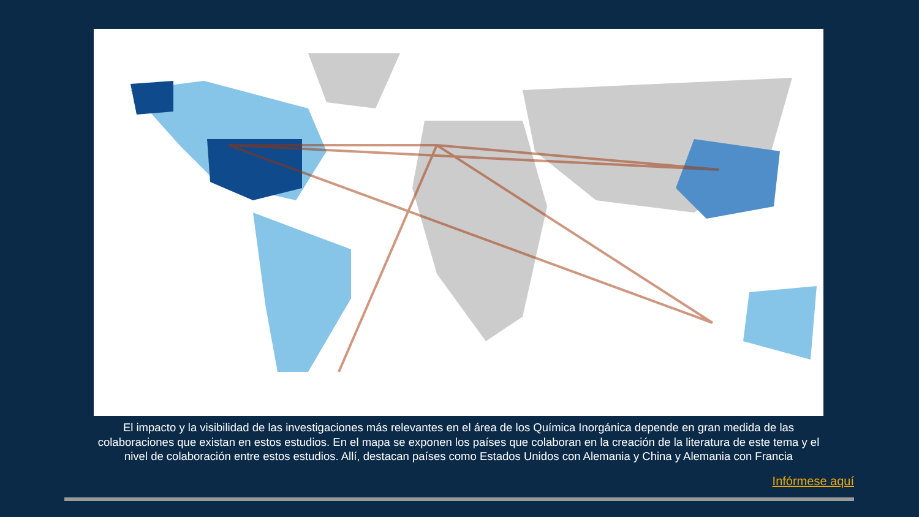El impacto y la visibilidad de las investigaciones más relevantes en el área de los Química Inorgánica depende en gran medida de las colaboraciones que existan en estos estudios. En el mapa se exponen los países que colaboran en la creación de la literatura de este tema y el nivel de colaboración entre estos estudios. Allí, destacan países como Estados Unidos con Alemania y China y Alemania con Francia
Infórmese aquí